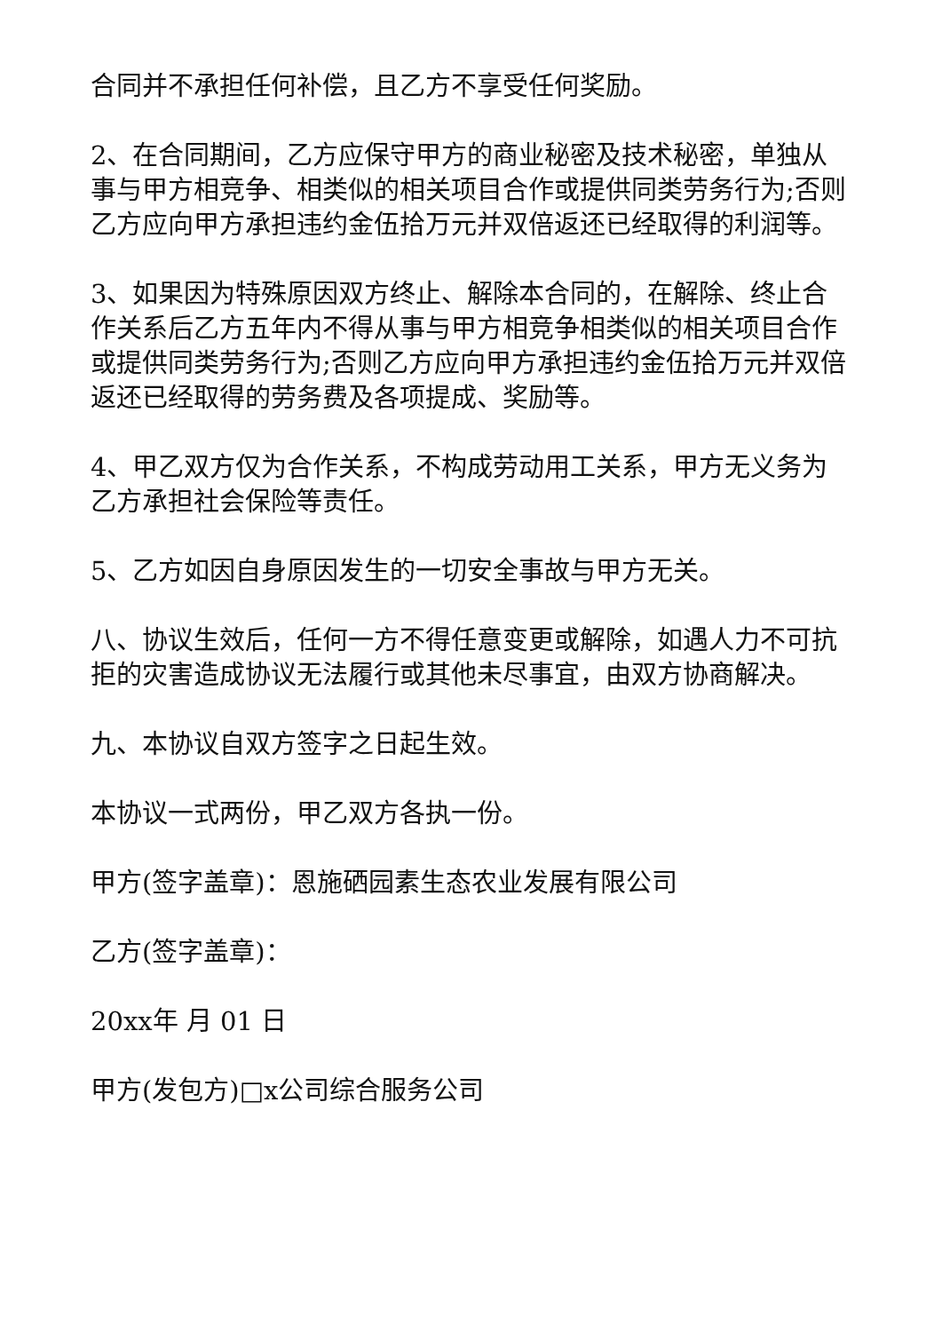合同并不承担任何补偿，且乙方不享受任何奖励。
2、在合同期间，乙方应保守甲方的商业秘密及技术秘密，单独从事与甲方相竞争、相类似的相关项目合作或提供同类劳务行为;否则乙方应向甲方承担违约金伍拾万元并双倍返还已经取得的利润等。
3、如果因为特殊原因双方终止、解除本合同的，在解除、终止合作关系后乙方五年内不得从事与甲方相竞争相类似的相关项目合作或提供同类劳务行为;否则乙方应向甲方承担违约金伍拾万元并双倍返还已经取得的劳务费及各项提成、奖励等。
4、甲乙双方仅为合作关系，不构成劳动用工关系，甲方无义务为乙方承担社会保险等责任。
5、乙方如因自身原因发生的一切安全事故与甲方无关。
八、协议生效后，任何一方不得任意变更或解除，如遇人力不可抗拒的灾害造成协议无法履行或其他未尽事宜，由双方协商解决。
九、本协议自双方签字之日起生效。
本协议一式两份，甲乙双方各执一份。
甲方(签字盖章)：恩施硒园素生态农业发展有限公司
乙方(签字盖章)：
20xx年 月 01 日
甲方(发包方)□x公司综合服务公司